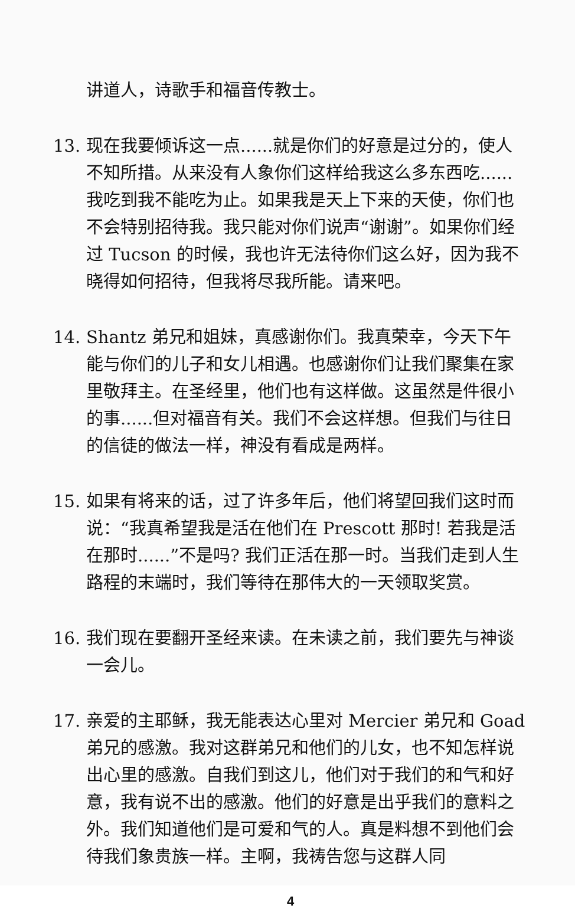讲道人，诗歌手和福音传教士。
13. 现在我要倾诉这一点......就是你们的好意是过分的，使人不知所措。从来没有人象你们这样给我这么多东西吃......我吃到我不能吃为止。如果我是天上下来的天使，你们也不会特别招待我。我只能对你们说声“谢谢”。如果你们经过 Tucson 的时候，我也许无法待你们这么好，因为我不晓得如何招待，但我将尽我所能。请来吧。
14. Shantz 弟兄和姐妹，真感谢你们。我真荣幸，今天下午能与你们的儿子和女儿相遇。也感谢你们让我们聚集在家里敬拜主。在圣经里，他们也有这样做。这虽然是件很小的事......但对福音有关。我们不会这样想。但我们与往日的信徒的做法一样，神没有看成是两样。
15. 如果有将来的话，过了许多年后，他们将望回我们这时而说：“我真希望我是活在他们在 Prescott 那时! 若我是活在那时......”不是吗? 我们正活在那一时。当我们走到人生路程的末端时，我们等待在那伟大的一天领取奖赏。
16. 我们现在要翻开圣经来读。在未读之前，我们要先与神谈一会儿。
17. 亲爱的主耶稣，我无能表达心里对 Mercier 弟兄和 Goad 弟兄的感激。我对这群弟兄和他们的儿女，也不知怎样说出心里的感激。自我们到这儿，他们对于我们的和气和好意，我有说不出的感激。他们的好意是出乎我们的意料之外。我们知道他们是可爱和气的人。真是料想不到他们会待我们象贵族一样。主啊，我祷告您与这群人同
4